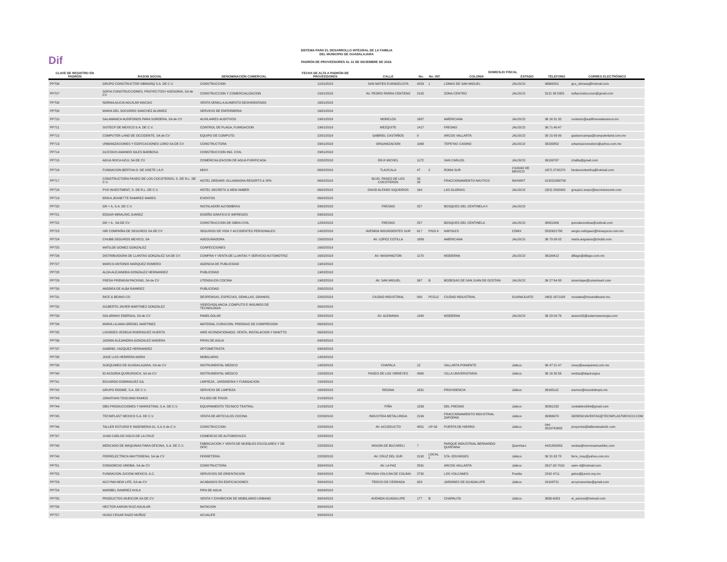Dif
SISTEMA PARA EL DESARROLLO INTEGRAL DE LA FAMILIA
DEL MUNICIPIO DE GUADALAJARA
PADRÓN DE PROVEEDORES AL 31 DE DICIEMBRE DE 2018.
| CLAVE DE REGISTRO EN PADRÓN | RAZON SOCIAL | DENOMINACIÓN COMERCIAL | FECHA DE ALTA A PADRÓN DE PROVEEDORES | DOMICILIO FISCAL | | | | | | |
| --- | --- | --- | --- | --- | --- | --- | --- | --- | --- | --- |
| | | | | CALLE | No. | No. INT. | COLONIA | ESTADO | TELEFONO | CORREO ELECTRÓNICO |
| PP706 | GRUPO CONSTRUCTOR OBINARQ S.A. DE C.V. | CONSTRUCCION | 11/01/2018 | SAN MATEO EVANGELISTA | 4203 | 1 | LOMAS DE SAN MIGUEL | JALISCO | 36668201 | gco_obinarq@hotmail.com |
| PP707 | SOFIA CONSTRUCCIONES, PROYECTOSY ASESORIA, SA de CV | CONSTRUCCION Y COMERCIALIZACION | 15/01/2018 | AV. PEDRO PARRA CENTENO | 2100 | | ZONA CENTRO | JALISCO | 3121 98 5355 | sofiaconstruccion@gmail.com |
| PP708 | NORMA ALICIA AGUILAR MACIAS | VENTA SEMILLA ALIMENTO DESHIDRATADO | 16/01/2018 | | | | | | | |
| PP709 | MARIA DEL SOCORRO SANCHEZ ALVAREZ | SERVICIO DE ENFERMERIA | 16/01/2018 | | | | | | | |
| PP710 | SALAMANCA AUDIFONOS PARA SORDERA, SA de CV | AUXILIARES AUDITIVOS | 19/01/2018 | MORELOS | 1687 | | AMERICANA | JALISCO | 36 16 31 32 | contacto@audifonosalamanca.mx |
| PP711 | SISTECP DE MEXICO S.A. DE C.V. | CONTROL DE PLAGA, FUMIGACION | 19/01/2018 | MEZQUITE | 1417 | | FRESNO | JALISCO | 36.71.48.47 | |
| PP712 | COMPUTER LAND DE OCCIDENTE, SA de CV | EQUIPO DE COMPUTO | 22/01/2018 | GABRIEL CASTAÑOS | 9 | | ARCOS VALLARTA | JALISCO | 39 15 99 99 | gustavocampa@computerland.com.mx |
| PP713 | URBANIZACIONES Y EDIFICACIONES LORO SA DE CV | CONSTRUCTORA | 29/01/2018 | ORGANIZACION | 1068 | | TEPEYAC CASINO | JALISCO | 38230852 | urbanizacionesloro@yahoo.com.mx |
| PP714 | GUSTAVO AMANDO GILES BARBOSA | CONSTRUCCION ING. CIVIL | 29/01/2018 | | | | | | | |
| PP715 | AGUA ROCA AZUL SA DE CV | COMERCIALIZACION DE AGUA PURIFICADA | 02/02/2018 | DR.R MICHEL | 1172 | | SAN CARLOS | JALISCO | 36199767 | chalita@gmail.com |
| PP716 | FUNDACION BERTHA O. DE OSETE I.A.P. | MOVI | 06/02/2018 | TLAXCALA | 47 | 2 | ROMA SUR | CIUDAD DE MEXICO | (427) 2742270 | fundacionbertha@hotmail.com |
| PP717 | CONSTRUCTORA PASEO DE LOS COCOTEROS, S. DE R.L. DE C.V. | HOTEL DREAMS VILLAMAGNA RESORTS & SPA | 06/02/2018 | BLVD. PASEO DE LOS COCOTEROS | 32, 33 | | FRACCIONAMIENTO NAUTICO | NAYARIT | 013222268700 | |
| PP718 | PVD INVESTMENT, S. DE R.L. DE C.V. | HOTEL SECRETS & NEW AMBER | 06/02/2018 | DAVID ALFARO SIQUEIROS | 164 | | LAS GLORIAS | JALISCO | (322) 2262900 | groups1.sevpv@secretsresorts.com |
| PP719 | ERIKA JEANETTE RAMIREZ MARES | EVENTOS | 06/02/2018 | | | | | | | |
| PP720 | GR + A, S.A. DE C.V. | INSTALADOR ALFOMBRAS | 09/02/2018 | FRESNO | 257 | | BOSQUES DEL CENTINELA II | JALISCO | | |
| PP721 | EDGAR MIRALRIO JUAREZ | DISEÑO GRAFICO E IMPRESOS | 09/02/2018 | | | | | | | |
| PP722 | GR + A , SA DE CV | CONSTRUCCION DE OBRA CIVIL | 12/02/2018 | FRESNO | 257 | | BOSQUES DEL CENTINELA | JALISCO | 38051806 | gonzalezrubioa@outlook.com |
| PP723 | HIR COMPAÑIA DE SEGUROS SA DE CV | SEGUROS DE VIDA Y ACCIDENTES PERSONALES | 14/02/2018 | AVENIDA INSURGENTES SUR | 617 | PISO 4 | NAPOLES | CDMX | 5552621780 | sergio.rodriguez@hirseguros.com.mx |
| PP724 | CHUBB SEGUROS MEXICO, SA | ASEGURADORA | 15/02/2018 | AV. LOPEZ COTILLA | 1889 | | AMERICANA | JALISCO | 36 79 93 02 | maria.anguiano@chubb.com |
| PP725 | MATILDE GOMEZ GONZALEZ | CONFECCIONES | 16/02/2018 | | | | | | | |
| PP726 | DISTRIBUIDORA DE LLANTAS GONZALEZ SA DE CV | COMPRA Y VENTA DE LLANTAS Y SERVICIO AUTOMOTRIZ | 16/02/2018 | AV. WASHINGTON | 1170 | | MODERNA | JALISCO | 36190412 | dillago@dillago.com.mx |
| PP727 | MARCO ANTONIO MARQUEZ ROMERO | AGENCIA DE PUBLICIDAD | 19/02/2018 | | | | | | | |
| PP728 | ALDA ALEJANDRA GONZALEZ HERNANDEZ | PUBLICIDAD | 19/02/2018 | | | | | | | |
| PP729 | FRESH PREMIUM PACKING, SA de CV | UTENSILIOS COCINA | 19/02/2018 | AV. SAN MIGUEL | 367 | B | BODEGAS DE SAN JUAN DE OCOTAN | JALISCO | 36 27 64 88 | smanrique@cuissineart.com |
| PP730 | ANDREA DE ALBA RAMIREZ | PUBLICIDAD | 20/02/2018 | | | | | | | |
| PP731 | RICE & BEANS CO | DESPENSAS, ESPECIAS, SEMILLAS, GRANOS, | 22/02/2018 | CIUDAD INDUSTRIAL | 000 | PCG12 | CIUDAD INDUSTRIAL | GUANAJUATO | (462) 1671108 | crosales@riceandbeans.mx |
| PP732 | GILBERTO JAVIER MARTINEZ GONZALEZ | VIDEOVIGILANCIA ,COMPUTO E INSUMOS DE TECNOLOGIA | 26/02/2018 | | | | | | | |
| PP733 | SOLARMAX ENERGIA, SA de CV | PANELSOLAR | 28/02/2018 | AV. ALEMANIA | 1340 | | MODERNA | JALISCO | 36 29 04 76 | asesor02@solarmaxenergia.com |
| PP734 | MARIA LILIANA OREGEL MARTINEZ | MATERIAL CURACION, PRENDAS DE COMPRESION | 06/03/2018 | | | | | | | |
| PP735 | LOURDES VEDEIJA RODRIGUEZ HUERTA | AIRE ACONDICIONADO, VENTA, INSTALACION Y MANTTO | 06/03/2018 | | | | | | | |
| PP736 | JAZMIN ALEJANDRA GONZALEZ MADERA | PIPAS DE AGUA | 09/03/2018 | | | | | | | |
| PP737 | GABRIEL VAZQUEZ HERNANDEZ | OPTOMETRISTA | 09/03/2018 | | | | | | | |
| PP738 | JOSE LUIS HERRERA MORA | MOBILIARIO | 14/03/2018 | | | | | | | |
| PP739 | SUEQUIMED DE GUADALAJARA, SA de CV | INSTRUMENTAL MEDICO | 14/03/2018 | CHAPALA | 12 | | VALLARTA PONIENTE | Jalisco | 36 47 21 47 | rossy@suequimed.com.mx |
| PP740 | ID ASSORIA QUIRURGICA, SA de CV | INSTRUMENTAL MEDICO | 15/03/2018 | PASEO DE LOS VIRREYES | 4360 | | VILLA UNIVERSITARIA | Jalisco | 36 16 30 56 | ventas@idquirurgica |
| PP741 | EDUARDO DOMINGUEZ GIL | LIMPIEZA , JARDINERIA Y FUMIGACION | 15/03/2018 | | | | | | | |
| PP742 | GRUPO RODME, S.A. DE C.V. | SERVICIO DE LIMPIEZA | 16/03/2018 | REGINA | 1631 | | PROVIDENCIA | Jalisco | 36165112 | sramos@mundolimpio.mx |
| PP743 | JONATHAN TOSCANO RAMOS | PULIDO DE PISOS | 21/03/2018 | | | | | | | |
| PP744 | OBS PRODUCCIONES Y MARKETING, S.A. DE C.V. | EQUIPAMIENTO TECNICO TEATRAL | 21/03/2018 | PIÑA | 1539 | | DEL FRESNO | Jalisco | 38261232 | contablers564@gmail.com |
| PP745 | TECNIPLAST MEXICO S.A. DE C.V. | VENTA DE ARTICULOS COCINA | 22/03/2018 | INDUSTRIA METALURGIA | 2169 | | FRACCIONAMIENTO INDUSTRIAL ZAPOPAN | Jalisco | 36366970 | GERENCIAVENTAS@TECNIPLASTMEXICO.COM |
| PP746 | TALLER ESTUDIO E INGENIERIA 91, S.A.S de C.V. | CONSTRUCCION | 22/03/2018 | AV. ACUEDUCTO | 4851 | UP-92 | PUERTA DE HIERRO | Jalisco | 044 3319742682 | proyectos@tallerestudio91.com |
| PP747 | JUAN CARLOS SOLIS DE LA CRUZ | COMERCIO DE AUTOMOVILES | 22/03/2018 | | | | | | | |
| PP748 | MERCADO DE MAQUINAS PARA OFICINA, S.A. DE C.V. | FABRICACION Y VENTA DE MUEBLES ESCOLARES Y DE OFIC | 22/03/2018 | MISION DE BUCARELI | 7 | | PARQUE INDUSTRIAL BERNARDO QUINTANA | Querétaro | 4421892953 | ventas@memosamuebles.com |
| PP749 | FERRELECTRICA MAYTORENA, SA de CV | FERRETERIA | 22/03/2018 | AV. CRUZ DEL SUR | 3192 | LOCAL 2 | STA. EDUWIGES | Jalisco | 36 31 63 78 | ferre_may@yahoo.com.mx |
| PP751 | CONSORCIO UREBIA, SA de CV | CONSTRUCTORA | 30/04/2018 | AV. LA PAZ | 2591 | | ARCOS VALLARTA | Jalisco | 3317-32-7019 | owrn-4@hotmail.com |
| PP752 | FUNDACION JUCONI MEXICO, A.C. | SERVICIOS DE ORIENTACION | 30/04/2018 | PRIVADA VOLCAN DE COLIMA | 2720 | | LOS VOLCANES | Puebla | 2242 4711 | gelos@juconi.org.mx |
| PP753 | ACCYMA NEW LIFE, SA de CV | ACABADOS EN EDIFICACIONES | 30/04/2018 | TERCIO DE CERRADA | 923 | | JARDINES DE GUADALUPE | Jalisco | 24108721 | accymaventas@gmail.com |
| PP754 | MARIBEL RAMIREZ AVILA | PIPA DE AGUA | 30/04/2018 | | | | | | | |
| PP755 | PRODUCTOS MUEICON SA DE CV | VENTA Y EXHIBICION DE MOBILIARIO URBANO | 30/04/2018 | AVENIDA GUADALUPE | 177 | B | CHAPALITA | Jalisco | 3656-6053 | el_aarone@hotmail.com |
| PP756 | HECTOR AARON RUIZ AGUILAR | NATACION | 30/04/2018 | | | | | | | |
| PP757 | HUGO CESAR RAZO MUÑOZ | ACUALIFE | 30/04/2018 | | | | | | | |